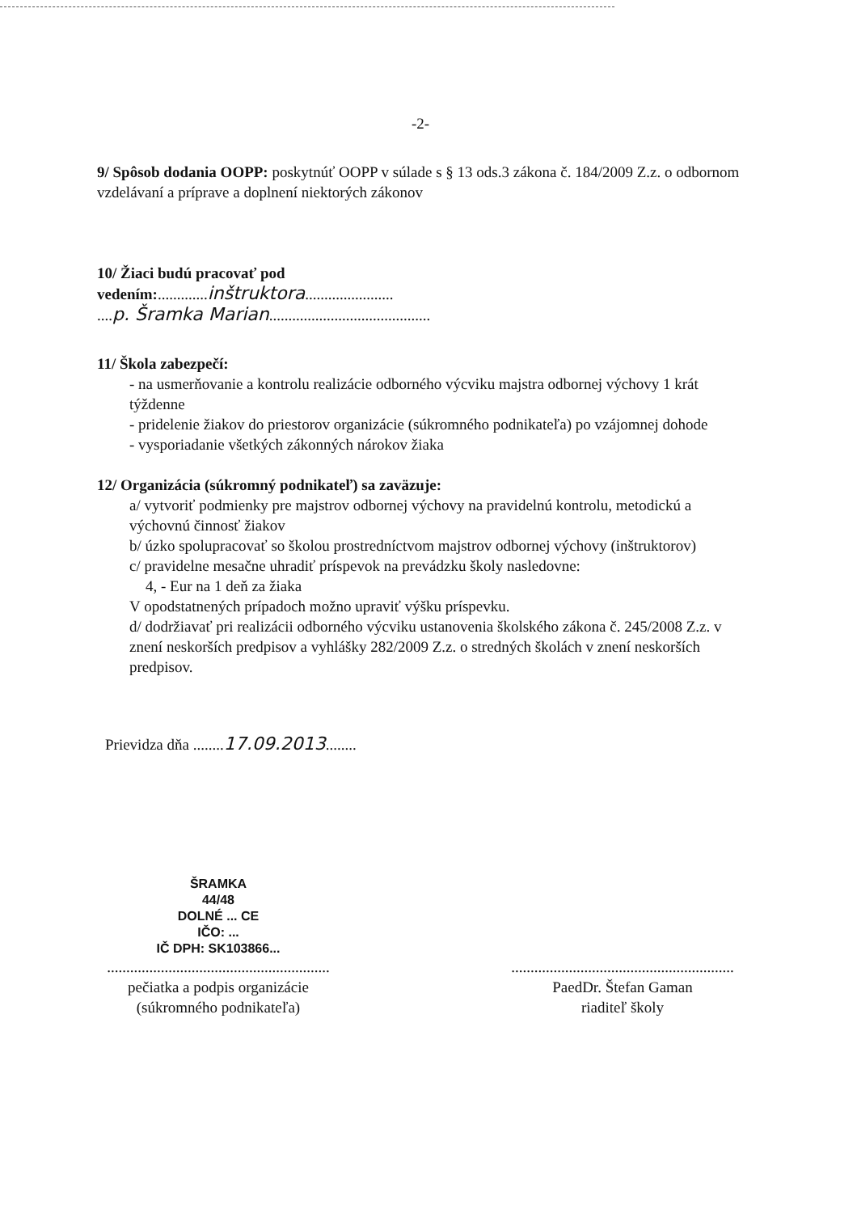-2-
9/ Spôsob dodania OOPP: poskytnúť OOPP v súlade s § 13 ods.3 zákona č. 184/2009 Z.z. o odbornom vzdelávaní a príprave a doplnení niektorých zákonov
10/ Žiaci budú pracovať pod
vedením:.............inštruktora.......................
....p. Šramka Marian..........................................
11/ Škola zabezpečí:
- na usmerňovanie a kontrolu realizácie odborného výcviku majstra odbornej výchovy 1 krát týždenne
- pridelenie žiakov do priestorov organizácie (súkromného podnikateľa) po vzájomnej dohode
- vysporiadanie všetkých zákonných nárokov žiaka
12/ Organizácia (súkromný podnikateľ) sa zaväzuje:
a/ vytvoriť podmienky pre majstrov odbornej výchovy na pravidelnú kontrolu, metodickú a výchovnú činnosť žiakov
b/ úzko spolupracovať so školou prostredníctvom majstrov odbornej výchovy (inštruktorov)
c/ pravidelne mesačne uhradiť príspevok na prevádzku školy nasledovne:
4, - Eur na 1 deň za žiaka
V opodstatnených prípadoch možno upraviť výšku príspevku.
d/ dodržiavať pri realizácii odborného výcviku ustanovenia školského zákona č. 245/2008 Z.z. v znení neskorších predpisov a vyhlášky 282/2009 Z.z. o stredných školách v znení neskorších predpisov.
Prievidza dňa ........17.09.2013........
ŠRAMKA
44/48
DOLNÉ ... CE
IČO: ...
IČ DPH: SK103866...
..........................................................
pečiatka a podpis organizácie
(súkromného podnikateľa)
..........................................................
PaedDr. Štefan Gaman
riaditeľ školy